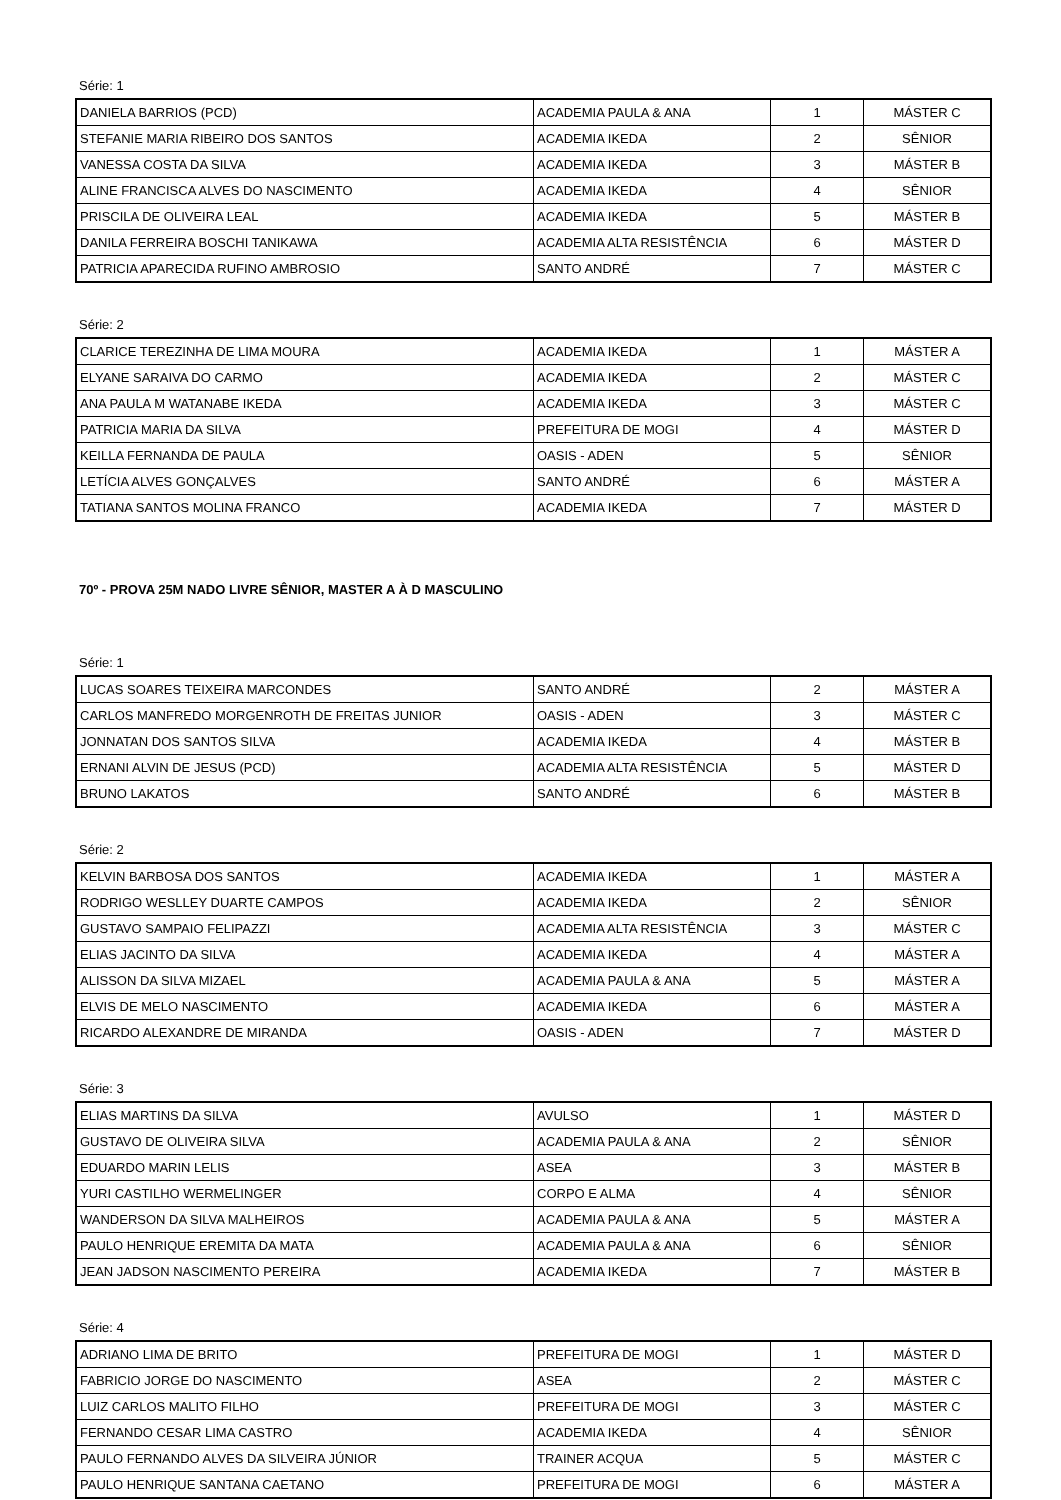Série: 1
| DANIELA BARRIOS (PCD) | ACADEMIA PAULA & ANA | 1 | MÁSTER C |
| STEFANIE MARIA RIBEIRO DOS SANTOS | ACADEMIA IKEDA | 2 | SÊNIOR |
| VANESSA COSTA DA SILVA | ACADEMIA IKEDA | 3 | MÁSTER B |
| ALINE FRANCISCA ALVES DO NASCIMENTO | ACADEMIA IKEDA | 4 | SÊNIOR |
| PRISCILA DE OLIVEIRA LEAL | ACADEMIA IKEDA | 5 | MÁSTER B |
| DANILA FERREIRA BOSCHI TANIKAWA | ACADEMIA ALTA RESISTÊNCIA | 6 | MÁSTER D |
| PATRICIA APARECIDA RUFINO AMBROSIO | SANTO ANDRÉ | 7 | MÁSTER C |
Série: 2
| CLARICE TEREZINHA DE LIMA MOURA | ACADEMIA IKEDA | 1 | MÁSTER A |
| ELYANE SARAIVA DO CARMO | ACADEMIA IKEDA | 2 | MÁSTER C |
| ANA PAULA M WATANABE IKEDA | ACADEMIA IKEDA | 3 | MÁSTER C |
| PATRICIA MARIA DA SILVA | PREFEITURA DE MOGI | 4 | MÁSTER D |
| KEILLA FERNANDA DE PAULA | OASIS - ADEN | 5 | SÊNIOR |
| LETÍCIA ALVES GONÇALVES | SANTO ANDRÉ | 6 | MÁSTER A |
| TATIANA SANTOS MOLINA FRANCO | ACADEMIA IKEDA | 7 | MÁSTER D |
70º - PROVA 25M NADO LIVRE SÊNIOR, MASTER A À D MASCULINO
Série: 1
| LUCAS SOARES TEIXEIRA MARCONDES | SANTO ANDRÉ | 2 | MÁSTER A |
| CARLOS MANFREDO MORGENROTH DE FREITAS JUNIOR | OASIS - ADEN | 3 | MÁSTER C |
| JONNATAN DOS SANTOS SILVA | ACADEMIA IKEDA | 4 | MÁSTER B |
| ERNANI ALVIN DE JESUS (PCD) | ACADEMIA ALTA RESISTÊNCIA | 5 | MÁSTER D |
| BRUNO LAKATOS | SANTO ANDRÉ | 6 | MÁSTER B |
Série: 2
| KELVIN BARBOSA DOS SANTOS | ACADEMIA IKEDA | 1 | MÁSTER A |
| RODRIGO WESLLEY DUARTE CAMPOS | ACADEMIA IKEDA | 2 | SÊNIOR |
| GUSTAVO SAMPAIO FELIPAZZI | ACADEMIA ALTA RESISTÊNCIA | 3 | MÁSTER C |
| ELIAS JACINTO DA SILVA | ACADEMIA IKEDA | 4 | MÁSTER A |
| ALISSON DA SILVA MIZAEL | ACADEMIA PAULA & ANA | 5 | MÁSTER A |
| ELVIS DE MELO NASCIMENTO | ACADEMIA IKEDA | 6 | MÁSTER A |
| RICARDO ALEXANDRE DE MIRANDA | OASIS - ADEN | 7 | MÁSTER D |
Série: 3
| ELIAS MARTINS DA SILVA | AVULSO | 1 | MÁSTER D |
| GUSTAVO DE OLIVEIRA SILVA | ACADEMIA PAULA & ANA | 2 | SÊNIOR |
| EDUARDO MARIN LELIS | ASEA | 3 | MÁSTER B |
| YURI CASTILHO WERMELINGER | CORPO E ALMA | 4 | SÊNIOR |
| WANDERSON DA SILVA MALHEIROS | ACADEMIA PAULA & ANA | 5 | MÁSTER A |
| PAULO HENRIQUE EREMITA DA MATA | ACADEMIA PAULA & ANA | 6 | SÊNIOR |
| JEAN JADSON NASCIMENTO PEREIRA | ACADEMIA IKEDA | 7 | MÁSTER B |
Série: 4
| ADRIANO LIMA DE BRITO | PREFEITURA DE MOGI | 1 | MÁSTER D |
| FABRICIO JORGE DO NASCIMENTO | ASEA | 2 | MÁSTER C |
| LUIZ CARLOS MALITO FILHO | PREFEITURA DE MOGI | 3 | MÁSTER C |
| FERNANDO CESAR LIMA CASTRO | ACADEMIA IKEDA | 4 | SÊNIOR |
| PAULO FERNANDO ALVES DA SILVEIRA JÚNIOR | TRAINER ACQUA | 5 | MÁSTER C |
| PAULO HENRIQUE SANTANA CAETANO | PREFEITURA DE MOGI | 6 | MÁSTER A |